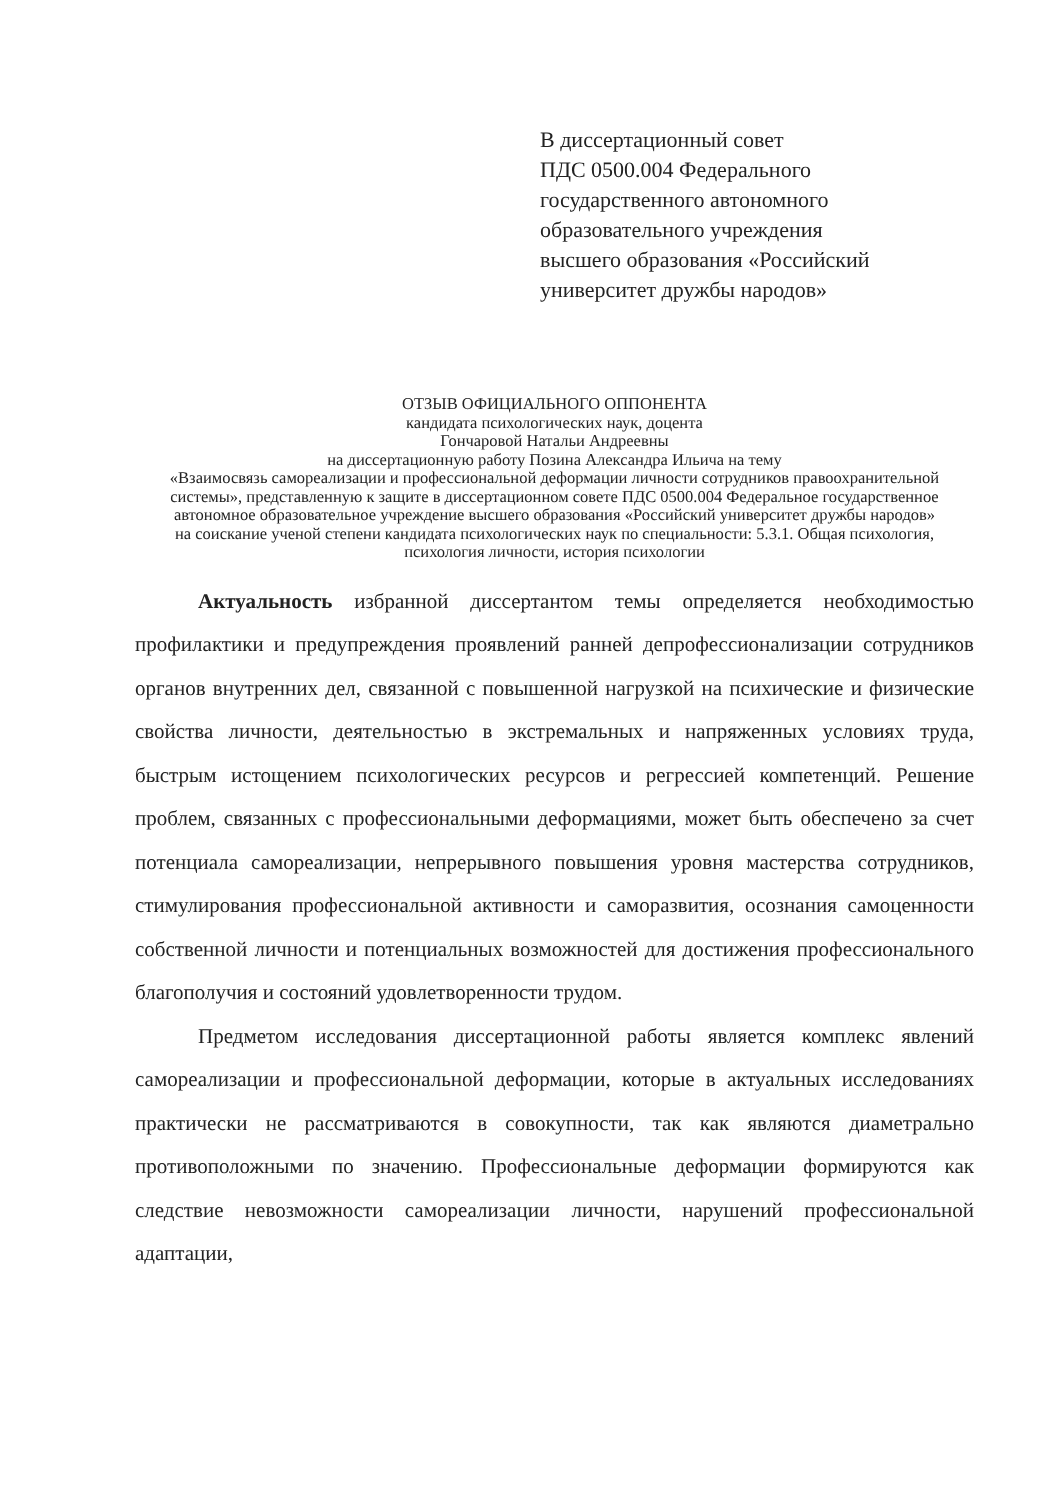В диссертационный совет
ПДС 0500.004 Федерального
государственного автономного
образовательного учреждения
высшего образования «Российский
университет дружбы народов»
ОТЗЫВ ОФИЦИАЛЬНОГО ОППОНЕНТА
кандидата психологических наук, доцента
Гончаровой Натальи Андреевны
на диссертационную работу Позина Александра Ильича на тему
«Взаимосвязь самореализации и профессиональной деформации личности сотрудников правоохранительной системы», представленную к защите в диссертационном совете ПДС 0500.004 Федеральное государственное автономное образовательное учреждение высшего образования «Российский университет дружбы народов»
на соискание ученой степени кандидата психологических наук по специальности: 5.3.1. Общая психология, психология личности, история психологии
Актуальность избранной диссертантом темы определяется необходимостью профилактики и предупреждения проявлений ранней депрофессионализации сотрудников органов внутренних дел, связанной с повышенной нагрузкой на психические и физические свойства личности, деятельностью в экстремальных и напряженных условиях труда, быстрым истощением психологических ресурсов и регрессией компетенций. Решение проблем, связанных с профессиональными деформациями, может быть обеспечено за счет потенциала самореализации, непрерывного повышения уровня мастерства сотрудников, стимулирования профессиональной активности и саморазвития, осознания самоценности собственной личности и потенциальных возможностей для достижения профессионального благополучия и состояний удовлетворенности трудом.
Предметом исследования диссертационной работы является комплекс явлений самореализации и профессиональной деформации, которые в актуальных исследованиях практически не рассматриваются в совокупности, так как являются диаметрально противоположными по значению. Профессиональные деформации формируются как следствие невозможности самореализации личности, нарушений профессиональной адаптации,